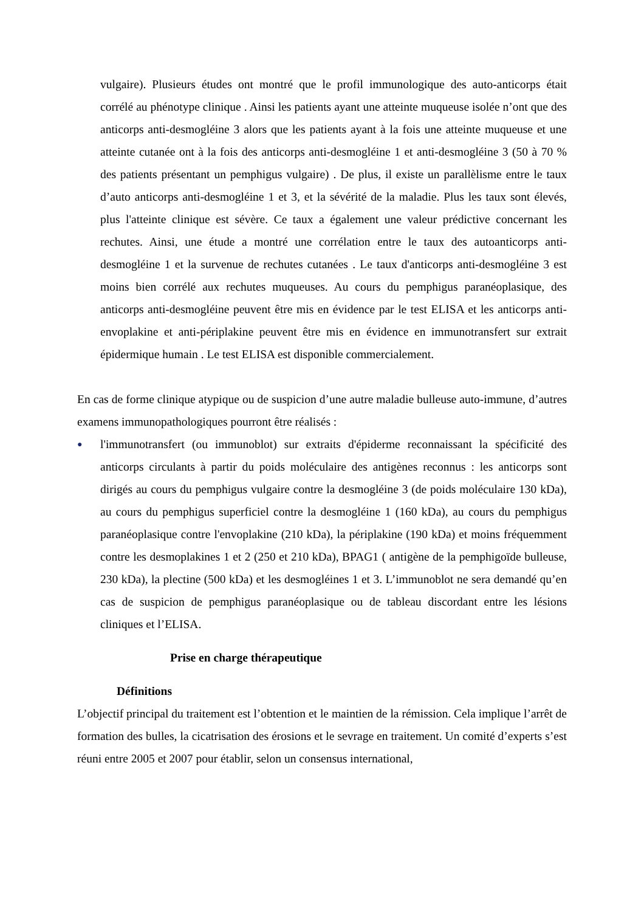vulgaire). Plusieurs études ont montré que le profil immunologique des auto-anticorps était corrélé au phénotype clinique . Ainsi les patients ayant une atteinte muqueuse isolée n’ont que des anticorps anti-desmogléine 3 alors que les patients ayant à la fois une atteinte muqueuse et une atteinte cutanée ont à la fois des anticorps anti-desmogléine 1 et anti-desmogléine 3 (50 à 70 % des patients présentant un pemphigus vulgaire) . De plus, il existe un parallèlisme entre le taux d’auto anticorps anti-desmogléine 1 et 3, et la sévérité de la maladie. Plus les taux sont élevés, plus l'atteinte clinique est sévère. Ce taux a également une valeur prédictive concernant les rechutes. Ainsi, une étude a montré une corrélation entre le taux des autoanticorps anti-desmogléine 1 et la survenue de rechutes cutanées . Le taux d'anticorps anti-desmogléine 3 est moins bien corrélé aux rechutes muqueuses. Au cours du pemphigus paranéoplasique, des anticorps anti-desmogléine peuvent être mis en évidence par le test ELISA et les anticorps anti-envoplakine et anti-périplakine peuvent être mis en évidence en immunotransfert sur extrait épidermique humain . Le test ELISA est disponible commercialement.
En cas de forme clinique atypique ou de suspicion d’une autre maladie bulleuse auto-immune, d’autres examens immunopathologiques pourront être réalisés :
●
l'immunotransfert (ou immunoblot) sur extraits d'épiderme reconnaissant la spécificité des anticorps circulants à partir du poids moléculaire des antigènes reconnus : les anticorps sont dirigés au cours du pemphigus vulgaire contre la desmogléine 3 (de poids moléculaire 130 kDa), au cours du pemphigus superficiel contre la desmogléine 1 (160 kDa), au cours du pemphigus paranéoplasique contre l'envoplakine (210 kDa), la périplakine (190 kDa) et moins fréquemment contre les desmoplakines 1 et 2 (250 et 210 kDa), BPAG1 ( antigène de la pemphigoïde bulleuse, 230 kDa), la plectine (500 kDa) et les desmogléines 1 et 3. L’immunoblot ne sera demandé qu’en cas de suspicion de pemphigus paranéoplasique ou de tableau discordant entre les lésions cliniques et l’ELISA.
Prise en charge thérapeutique
Définitions
L’objectif principal du traitement est l’obtention et le maintien de la rémission. Cela implique l’arrêt de formation des bulles, la cicatrisation des érosions et le sevrage en traitement. Un comité d’experts s’est réuni entre 2005 et 2007 pour établir, selon un consensus international,